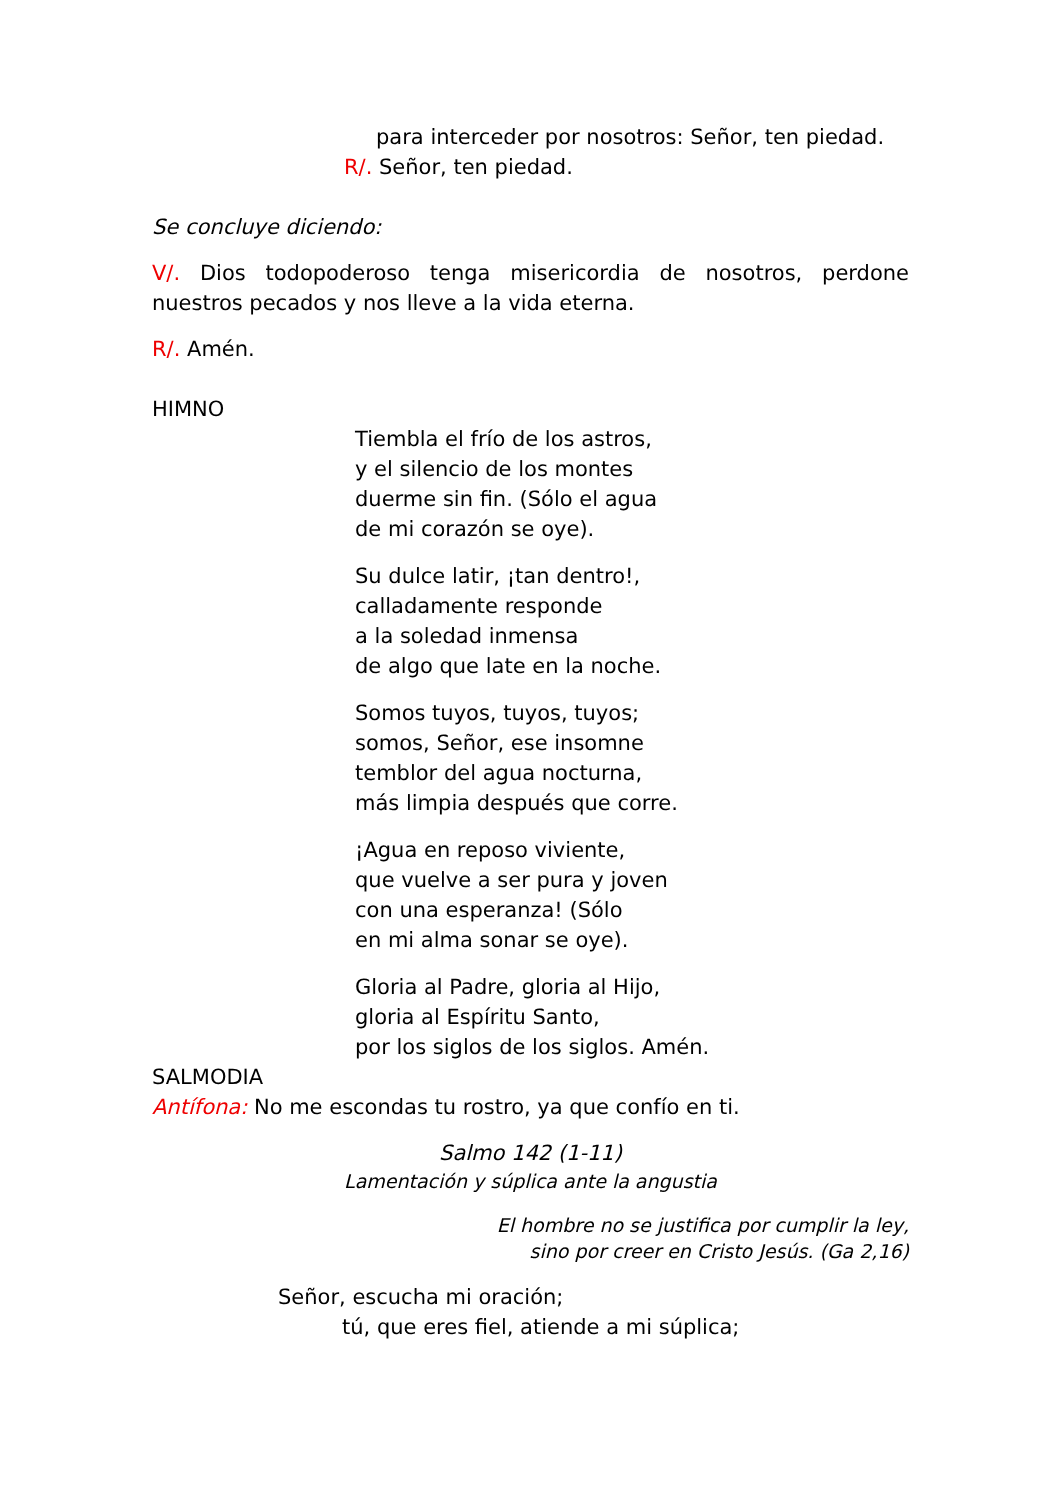para interceder por nosotros: Señor, ten piedad.
R/. Señor, ten piedad.
Se concluye diciendo:
V/. Dios todopoderoso tenga misericordia de nosotros, perdone nuestros pecados y nos lleve a la vida eterna.
R/. Amén.
HIMNO
Tiembla el frío de los astros,
y el silencio de los montes
duerme sin fin. (Sólo el agua
de mi corazón se oye).
Su dulce latir, ¡tan dentro!,
calladamente responde
a la soledad inmensa
de algo que late en la noche.
Somos tuyos, tuyos, tuyos;
somos, Señor, ese insomne
temblor del agua nocturna,
más limpia después que corre.
¡Agua en reposo viviente,
que vuelve a ser pura y joven
con una esperanza! (Sólo
en mi alma sonar se oye).
Gloria al Padre, gloria al Hijo,
gloria al Espíritu Santo,
por los siglos de los siglos. Amén.
SALMODIA
Antífona: No me escondas tu rostro, ya que confío en ti.
Salmo 142 (1-11)
Lamentación y súplica ante la angustia
El hombre no se justifica por cumplir la ley,
sino por creer en Cristo Jesús. (Ga 2,16)
Señor, escucha mi oración;
tú, que eres fiel, atiende a mi súplica;